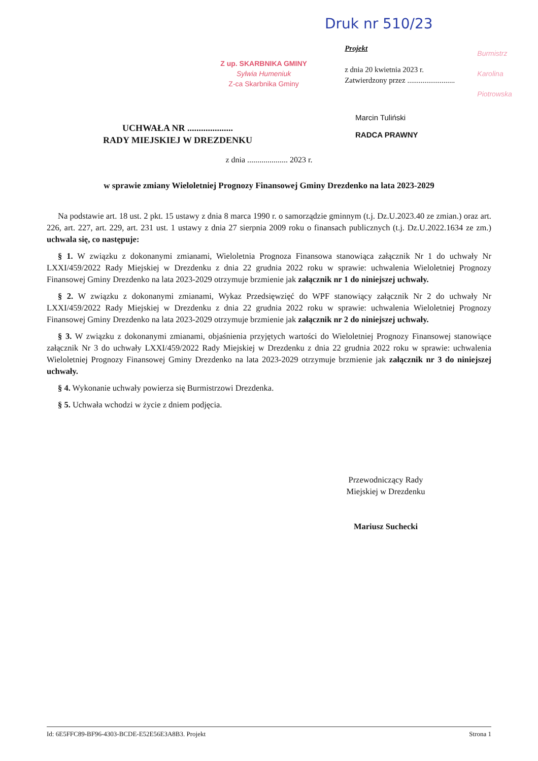Druk nr 510/23
Z up. SKARBNIKA GMINY
Sylwia Humeniuk
Z-ca Skarbnika Gminy
Projekt
z dnia 20 kwietnia 2023 r.
Zatwierdzony przez .........................
Burmistrz
Karolina Piotrowska
UCHWAŁA NR ....................
RADY MIEJSKIEJ W DREZDENKU
Marcin Tuliński
RADCA PRAWNY
z dnia .................... 2023 r.
w sprawie zmiany Wieloletniej Prognozy Finansowej Gminy Drezdenko na lata 2023-2029
Na podstawie art. 18 ust. 2 pkt. 15 ustawy z dnia 8 marca 1990 r. o samorządzie gminnym (t.j. Dz.U.2023.40 ze zmian.) oraz art. 226, art. 227, art. 229, art. 231 ust. 1 ustawy z dnia 27 sierpnia 2009 roku o finansach publicznych (t.j. Dz.U.2022.1634 ze zm.) uchwala się, co następuje:
§ 1. W związku z dokonanymi zmianami, Wieloletnia Prognoza Finansowa stanowiąca załącznik Nr 1 do uchwały Nr LXXI/459/2022 Rady Miejskiej w Drezdenku z dnia 22 grudnia 2022 roku w sprawie: uchwalenia Wieloletniej Prognozy Finansowej Gminy Drezdenko na lata 2023-2029 otrzymuje brzmienie jak załącznik nr 1 do niniejszej uchwały.
§ 2. W związku z dokonanymi zmianami, Wykaz Przedsięwzięć do WPF stanowiący załącznik Nr 2 do uchwały Nr LXXI/459/2022 Rady Miejskiej w Drezdenku z dnia 22 grudnia 2022 roku w sprawie: uchwalenia Wieloletniej Prognozy Finansowej Gminy Drezdenko na lata 2023-2029 otrzymuje brzmienie jak załącznik nr 2 do niniejszej uchwały.
§ 3. W związku z dokonanymi zmianami, objaśnienia przyjętych wartości do Wieloletniej Prognozy Finansowej stanowiące załącznik Nr 3 do uchwały LXXI/459/2022 Rady Miejskiej w Drezdenku z dnia 22 grudnia 2022 roku w sprawie: uchwalenia Wieloletniej Prognozy Finansowej Gminy Drezdenko na lata 2023-2029 otrzymuje brzmienie jak załącznik nr 3 do niniejszej uchwały.
§ 4. Wykonanie uchwały powierza się Burmistrzowi Drezdenka.
§ 5. Uchwała wchodzi w życie z dniem podjęcia.
Przewodniczący Rady
Miejskiej w Drezdenku
Mariusz Suchecki
Id: 6E5FFC89-BF96-4303-BCDE-E52E56E3A8B3. Projekt Strona 1